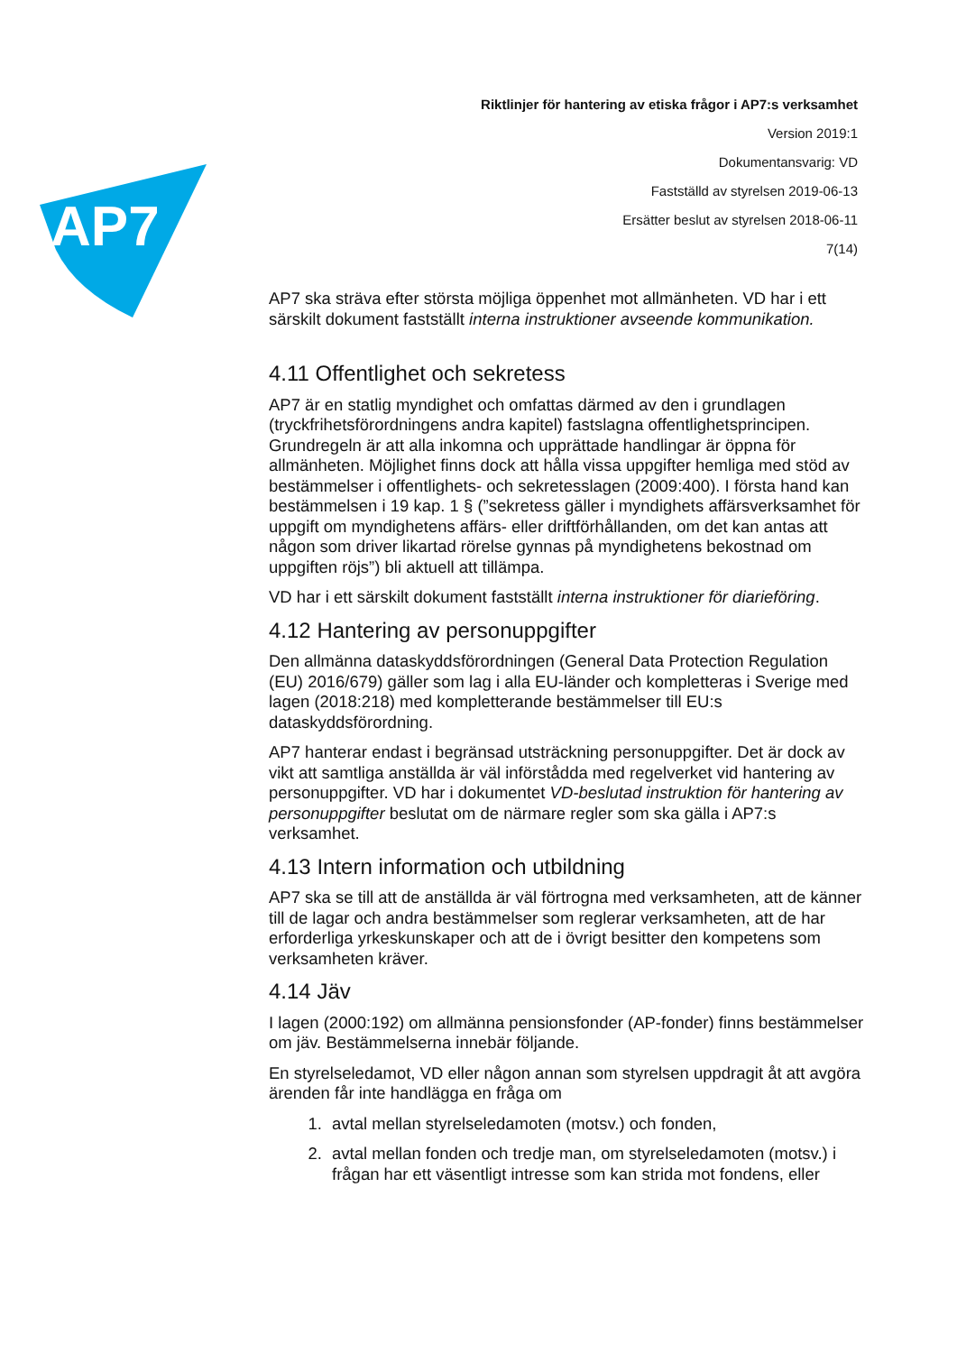AP7
Riktlinjer för hantering av etiska frågor i AP7:s verksamhet
Version 2019:1
Dokumentansvarig: VD
Fastställd av styrelsen 2019-06-13
Ersätter beslut av styrelsen 2018-06-11
7(14)
AP7 ska sträva efter största möjliga öppenhet mot allmänheten. VD har i ett särskilt dokument fastställt interna instruktioner avseende kommunikation.
4.11 Offentlighet och sekretess
AP7 är en statlig myndighet och omfattas därmed av den i grundlagen (tryckfrihetsförordningens andra kapitel) fastslagna offentlighetsprincipen. Grundregeln är att alla inkomna och upprättade handlingar är öppna för allmänheten. Möjlighet finns dock att hålla vissa uppgifter hemliga med stöd av bestämmelser i offentlighets- och sekretesslagen (2009:400). I första hand kan bestämmelsen i 19 kap. 1 § (”sekretess gäller i myndighets affärsverksamhet för uppgift om myndighetens affärs- eller driftförhållanden, om det kan antas att någon som driver likartad rörelse gynnas på myndighetens bekostnad om uppgiften röjs”) bli aktuell att tillämpa.
VD har i ett särskilt dokument fastställt interna instruktioner för diarieföring.
4.12 Hantering av personuppgifter
Den allmänna dataskyddsförordningen (General Data Protection Regulation (EU) 2016/679) gäller som lag i alla EU-länder och kompletteras i Sverige med lagen (2018:218) med kompletterande bestämmelser till EU:s dataskyddsförordning.
AP7 hanterar endast i begränsad utsträckning personuppgifter. Det är dock av vikt att samtliga anställda är väl införstådda med regelverket vid hantering av personuppgifter. VD har i dokumentet VD-beslutad instruktion för hantering av personuppgifter beslutat om de närmare regler som ska gälla i AP7:s verksamhet.
4.13 Intern information och utbildning
AP7 ska se till att de anställda är väl förtrogna med verksamheten, att de känner till de lagar och andra bestämmelser som reglerar verksamheten, att de har erforderliga yrkeskunskaper och att de i övrigt besitter den kompetens som verksamheten kräver.
4.14 Jäv
I lagen (2000:192) om allmänna pensionsfonder (AP-fonder) finns bestämmelser om jäv. Bestämmelserna innebär följande.
En styrelseledamot, VD eller någon annan som styrelsen uppdragit åt att avgöra ärenden får inte handlägga en fråga om
1. avtal mellan styrelseledamoten (motsv.) och fonden,
2. avtal mellan fonden och tredje man, om styrelseledamoten (motsv.) i frågan har ett väsentligt intresse som kan strida mot fondens, eller